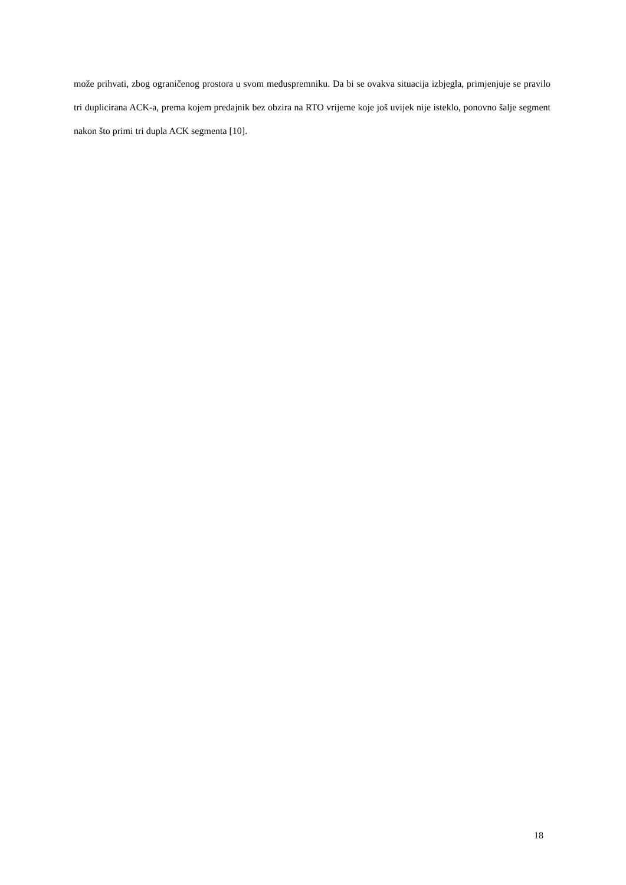može prihvati, zbog ograničenog prostora u svom međuspremniku. Da bi se ovakva situacija izbjegla, primjenjuje se pravilo tri duplicirana ACK-a, prema kojem predajnik bez obzira na RTO vrijeme koje još uvijek nije isteklo, ponovno šalje segment nakon što primi tri dupla ACK segmenta [10].
18